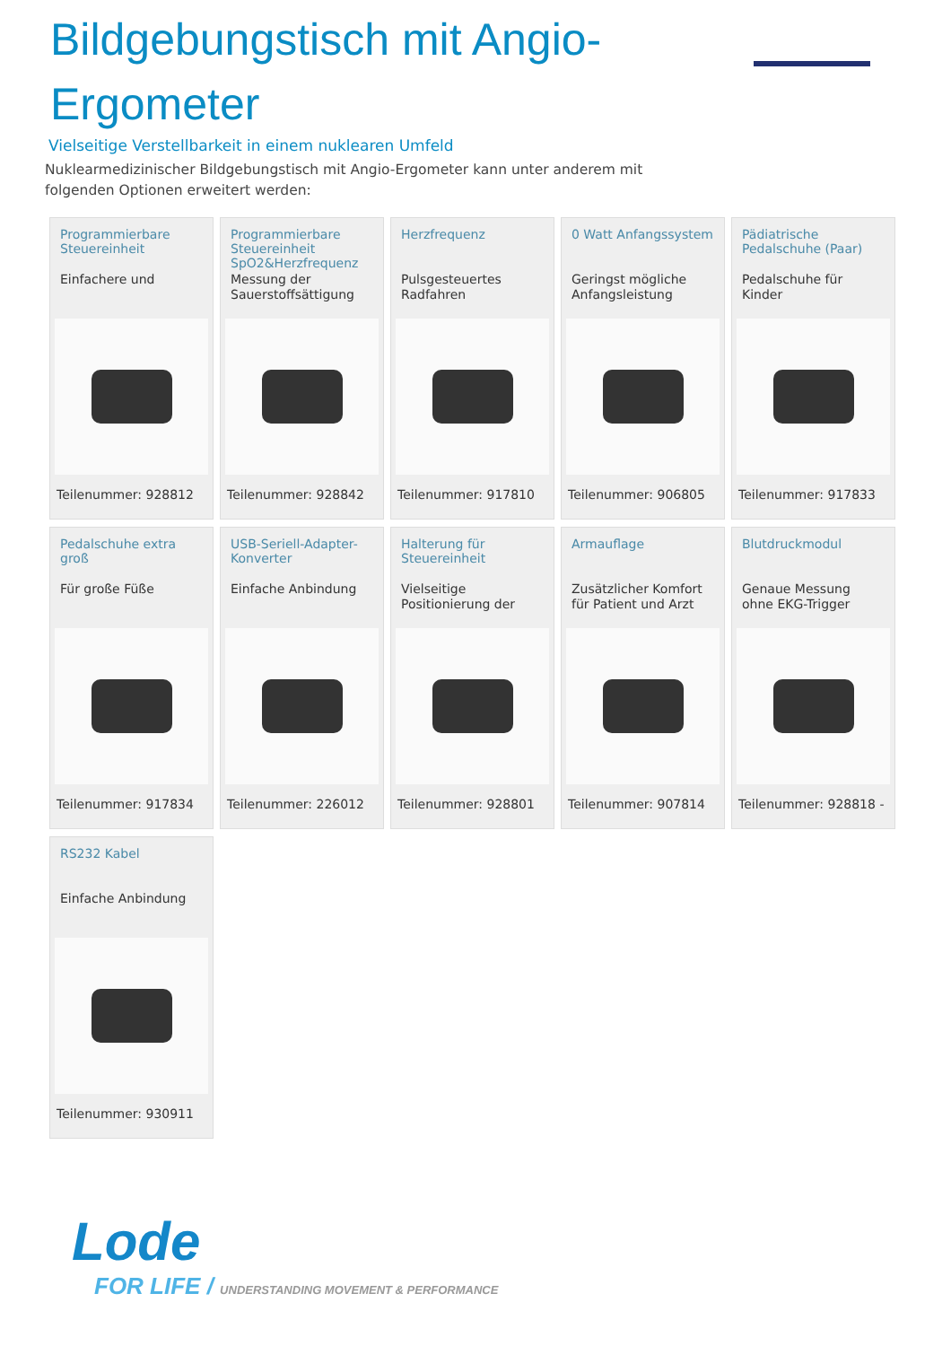Bildgebungstisch mit Angio-Ergometer
Vielseitige Verstellbarkeit in einem nuklearen Umfeld
Nuklearmedizinischer Bildgebungstisch mit Angio-Ergometer kann unter anderem mit folgenden Optionen erweitert werden:
Programmierbare Steuereinheit
Einfachere und
Teilenummer: 928812
Programmierbare Steuereinheit SpO2&Herzfrequenz
Messung der Sauerstoffsättigung
Teilenummer: 928842
Herzfrequenz
Pulsgesteuertes Radfahren
Teilenummer: 917810
0 Watt Anfangssystem
Geringst mögliche Anfangsleistung
Teilenummer: 906805
Pädiatrische Pedalschuhe (Paar)
Pedalschuhe für Kinder
Teilenummer: 917833
Pedalschuhe extra groß
Für große Füße
Teilenummer: 917834
USB-Seriell-Adapter-Konverter
Einfache Anbindung
Teilenummer: 226012
Halterung für Steuereinheit
Vielseitige Positionierung der
Teilenummer: 928801
Armauflage
Zusätzlicher Komfort für Patient und Arzt
Teilenummer: 907814
Blutdruckmodul
Genaue Messung ohne EKG-Trigger
Teilenummer: 928818 -
RS232 Kabel
Einfache Anbindung
Teilenummer: 930911
Lode
FOR LIFE / UNDERSTANDING MOVEMENT & PERFORMANCE